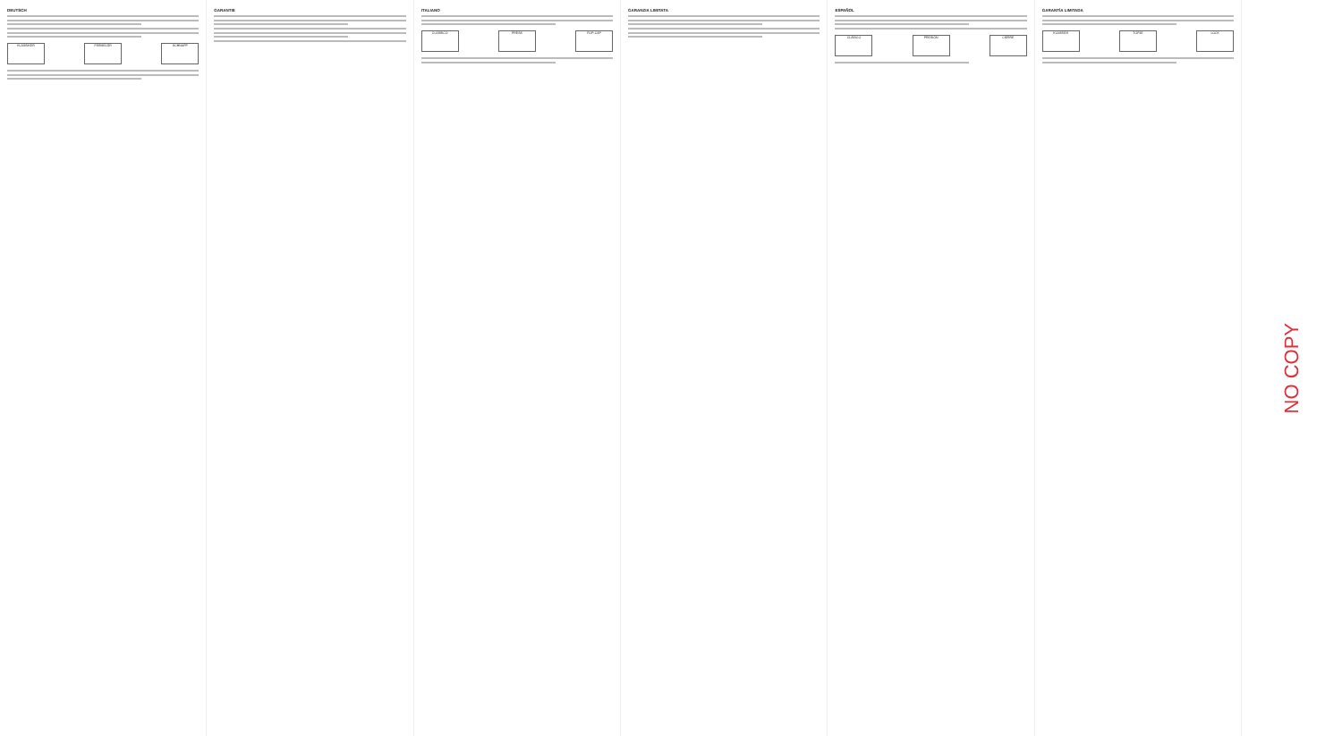DEUTSCH
KLASSIKER FERMELÜR SCHNAPP
GARANTIE ITALIANO
CLASSICO PRESS FLIP-CAP
GARANZIA LIMITATA ESPAÑOL
CLÁSICO PRESIÓN CIERRE
GARANTÍA LIMITADA
KLASSIEK TOPJE LOCK
NO COPY